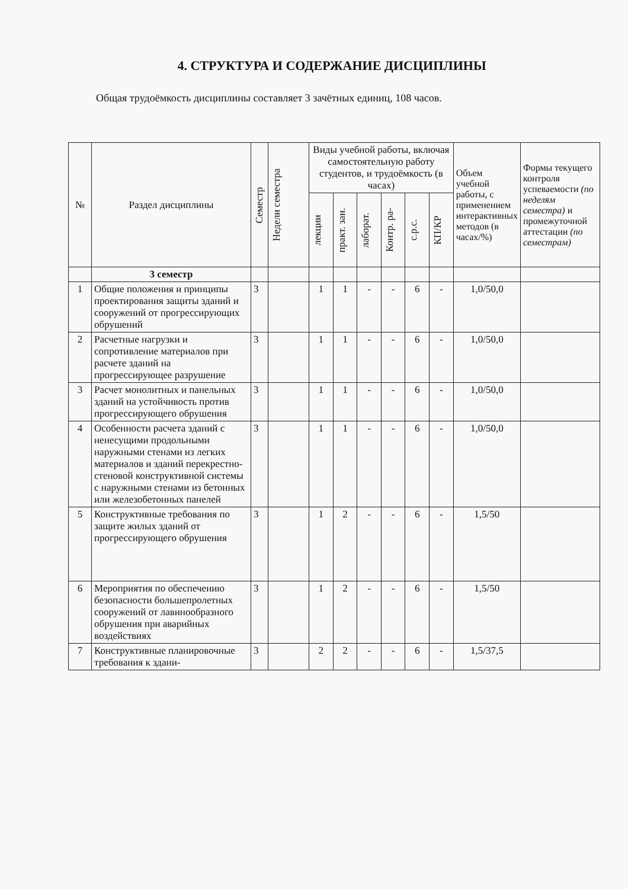4. СТРУКТУРА И СОДЕРЖАНИЕ ДИСЦИПЛИНЫ
Общая трудоёмкость дисциплины составляет 3 зачётных единиц, 108 часов.
| № | Раздел дисциплины | Семестр | Недели семестра | Виды учебной работы, включая самостоятельную работу студентов, и трудоёмкость (в часах) | | | | | | Объем учебной работы, с применением интерактивных методов (в часах/%) | Формы текущего контроля успеваемости (по неделям семестра) и промежуточной аттестации (по семестрам) |
| --- | --- | --- | --- | --- | --- | --- | --- | --- | --- | --- | --- |
| | | | | лекции | практ. зан. | лаборат. | Контр. ра- | с.р.с. | КП/КР | | |
| | 3 семестр | | | | | | | | | | |
| 1 | Общие положения и принципы проектирования защиты зданий и сооружений от прогрессирующих обрушений | 3 | | 1 | 1 | - | - | 6 | - | 1,0/50,0 | |
| 2 | Расчетные нагрузки и сопротивление материалов при расчете зданий на прогрессирующее разрушение | 3 | | 1 | 1 | - | - | 6 | - | 1,0/50,0 | |
| 3 | Расчет монолитных и панельных зданий на устойчивость против прогрессирующего обрушения | 3 | | 1 | 1 | - | - | 6 | - | 1,0/50,0 | |
| 4 | Особенности расчета зданий с ненесущими продольными наружными стенами из легких материалов и зданий перекрестно-стеновой конструктивной системы с наружными стенами из бетонных или железобетонных панелей | 3 | | 1 | 1 | - | - | 6 | - | 1,0/50,0 | |
| 5 | Конструктивные требования по защите жилых зданий от прогрессирующего обрушения | 3 | | 1 | 2 | - | - | 6 | - | 1,5/50 | |
| 6 | Мероприятия по обеспечению безопасности большепролетных сооружений от лавинообразного обрушения при аварийных воздействиях | 3 | | 1 | 2 | - | - | 6 | - | 1,5/50 | |
| 7 | Конструктивные планировочные требования к здани- | 3 | | 2 | 2 | - | - | 6 | - | 1,5/37,5 | |